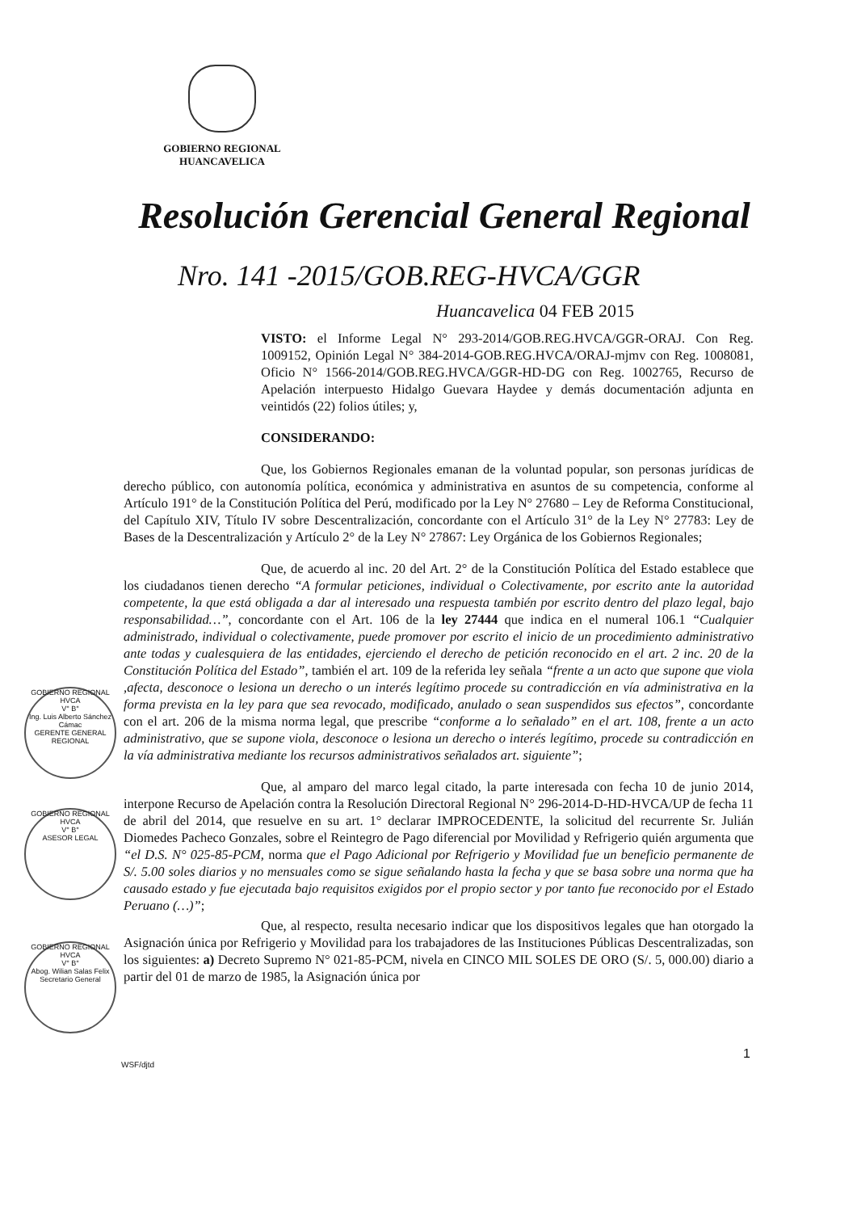GOBIERNO REGIONAL
HUANCAVELICA
Resolución Gerencial General Regional
Nro. 141 -2015/GOB.REG-HVCA/GGR
Huancavelica 04 FEB 2015
VISTO: el Informe Legal N° 293-2014/GOB.REG.HVCA/GGR-ORAJ. Con Reg. 1009152, Opinión Legal N° 384-2014-GOB.REG.HVCA/ORAJ-mjmv con Reg. 1008081, Oficio N° 1566-2014/GOB.REG.HVCA/GGR-HD-DG con Reg. 1002765, Recurso de Apelación interpuesto Hidalgo Guevara Haydee y demás documentación adjunta en veintidós (22) folios útiles; y,
CONSIDERANDO:
Que, los Gobiernos Regionales emanan de la voluntad popular, son personas jurídicas de derecho público, con autonomía política, económica y administrativa en asuntos de su competencia, conforme al Artículo 191° de la Constitución Política del Perú, modificado por la Ley N° 27680 – Ley de Reforma Constitucional, del Capítulo XIV, Título IV sobre Descentralización, concordante con el Artículo 31° de la Ley N° 27783: Ley de Bases de la Descentralización y Artículo 2° de la Ley N° 27867: Ley Orgánica de los Gobiernos Regionales;
Que, de acuerdo al inc. 20 del Art. 2° de la Constitución Política del Estado establece que los ciudadanos tienen derecho “A formular peticiones, individual o Colectivamente, por escrito ante la autoridad competente, la que está obligada a dar al interesado una respuesta también por escrito dentro del plazo legal, bajo responsabilidad…”, concordante con el Art. 106 de la ley 27444 que indica en el numeral 106.1 “Cualquier administrado, individual o colectivamente, puede promover por escrito el inicio de un procedimiento administrativo ante todas y cualesquiera de las entidades, ejerciendo el derecho de petición reconocido en el art. 2 inc. 20 de la Constitución Política del Estado”, también el art. 109 de la referida ley señala “frente a un acto que supone que viola ,afecta, desconoce o lesiona un derecho o un interés legítimo procede su contradicción en vía administrativa en la forma prevista en la ley para que sea revocado, modificado, anulado o sean suspendidos sus efectos”, concordante con el art. 206 de la misma norma legal, que prescribe “conforme a lo señalado” en el art. 108, frente a un acto administrativo, que se supone viola, desconoce o lesiona un derecho o interés legítimo, procede su contradicción en la vía administrativa mediante los recursos administrativos señalados art. siguiente”;
Que, al amparo del marco legal citado, la parte interesada con fecha 10 de junio 2014, interpone Recurso de Apelación contra la Resolución Directoral Regional N° 296-2014-D-HD-HVCA/UP de fecha 11 de abril del 2014, que resuelve en su art. 1° declarar IMPROCEDENTE, la solicitud del recurrente Sr. Julián Diomedes Pacheco Gonzales, sobre el Reintegro de Pago diferencial por Movilidad y Refrigerio quién argumenta que “el D.S. N° 025-85-PCM, norma que el Pago Adicional por Refrigerio y Movilidad fue un beneficio permanente de S/. 5.00 soles diarios y no mensuales como se sigue señalando hasta la fecha y que se basa sobre una norma que ha causado estado y fue ejecutada bajo requisitos exigidos por el propio sector y por tanto fue reconocido por el Estado Peruano (…)”;
Que, al respecto, resulta necesario indicar que los dispositivos legales que han otorgado la Asignación única por Refrigerio y Movilidad para los trabajadores de las Instituciones Públicas Descentralizadas, son los siguientes: a) Decreto Supremo N° 021-85-PCM, nivela en CINCO MIL SOLES DE ORO (S/. 5, 000.00) diario a partir del 01 de marzo de 1985, la Asignación única por
GOBIERNO REGIONAL HVCA
V° B°
Ing. Luis Alberto Sánchez Cámac
GERENTE GENERAL REGIONAL
GOBIERNO REGIONAL HVCA
V° B°
ASESOR LEGAL
GOBIERNO REGIONAL HVCA
V° B°
Abog. Wilian Salas Felix
Secretario General
1
WSF/djtd